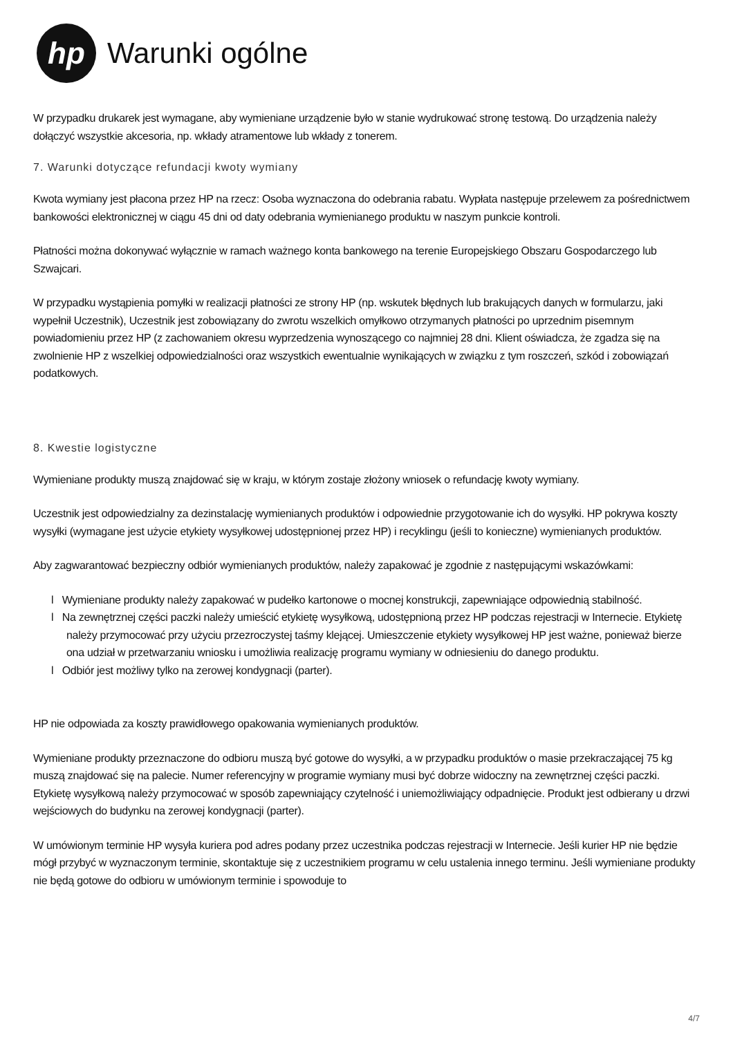hp
Warunki ogólne
W przypadku drukarek jest wymagane, aby wymieniane urządzenie było w stanie wydrukować stronę testową. Do urządzenia należy dołączyć wszystkie akcesoria, np. wkłady atramentowe lub wkłady z tonerem.
7. Warunki dotyczące refundacji kwoty wymiany
Kwota wymiany jest płacona przez HP na rzecz: Osoba wyznaczona do odebrania rabatu. Wypłata następuje przelewem za pośrednictwem bankowości elektronicznej w ciągu 45 dni od daty odebrania wymienianego produktu w naszym punkcie kontroli.
Płatności można dokonywać wyłącznie w ramach ważnego konta bankowego na terenie Europejskiego Obszaru Gospodarczego lub Szwajcari.
W przypadku wystąpienia pomyłki w realizacji płatności ze strony HP (np. wskutek błędnych lub brakujących danych w formularzu, jaki wypełnił Uczestnik), Uczestnik jest zobowiązany do zwrotu wszelkich omyłkowo otrzymanych płatności po uprzednim pisemnym powiadomieniu przez HP (z zachowaniem okresu wyprzedzenia wynoszącego co najmniej 28 dni. Klient oświadcza, że zgadza się na zwolnienie HP z wszelkiej odpowiedzialności oraz wszystkich ewentualnie wynikających w związku z tym roszczeń, szkód i zobowiązań podatkowych.
8. Kwestie logistyczne
Wymieniane produkty muszą znajdować się w kraju, w którym zostaje złożony wniosek o refundację kwoty wymiany.
Uczestnik jest odpowiedzialny za dezinstalację wymienianych produktów i odpowiednie przygotowanie ich do wysyłki. HP pokrywa koszty wysyłki (wymagane jest użycie etykiety wysyłkowej udostępnionej przez HP) i recyklingu (jeśli to konieczne) wymienianych produktów.
Aby zagwarantować bezpieczny odbiór wymienianych produktów, należy zapakować je zgodnie z następującymi wskazówkami:
l Wymieniane produkty należy zapakować w pudełko kartonowe o mocnej konstrukcji, zapewniające odpowiednią stabilność.
l Na zewnętrznej części paczki należy umieścić etykietę wysyłkową, udostępnioną przez HP podczas rejestracji w Internecie. Etykietę należy przymocować przy użyciu przezroczystej taśmy klejącej. Umieszczenie etykiety wysyłkowej HP jest ważne, ponieważ bierze ona udział w przetwarzaniu wniosku i umożliwia realizację programu wymiany w odniesieniu do danego produktu.
l Odbiór jest możliwy tylko na zerowej kondygnacji (parter).
HP nie odpowiada za koszty prawidłowego opakowania wymienianych produktów.
Wymieniane produkty przeznaczone do odbioru muszą być gotowe do wysyłki, a w przypadku produktów o masie przekraczającej 75 kg muszą znajdować się na palecie. Numer referencyjny w programie wymiany musi być dobrze widoczny na zewnętrznej części paczki. Etykietę wysyłkową należy przymocować w sposób zapewniający czytelność i uniemożliwiający odpadnięcie. Produkt jest odbierany u drzwi wejściowych do budynku na zerowej kondygnacji (parter).
W umówionym terminie HP wysyła kuriera pod adres podany przez uczestnika podczas rejestracji w Internecie. Jeśli kurier HP nie będzie mógł przybyć w wyznaczonym terminie, skontaktuje się z uczestnikiem programu w celu ustalenia innego terminu. Jeśli wymieniane produkty nie będą gotowe do odbioru w umówionym terminie i spowoduje to
4/7